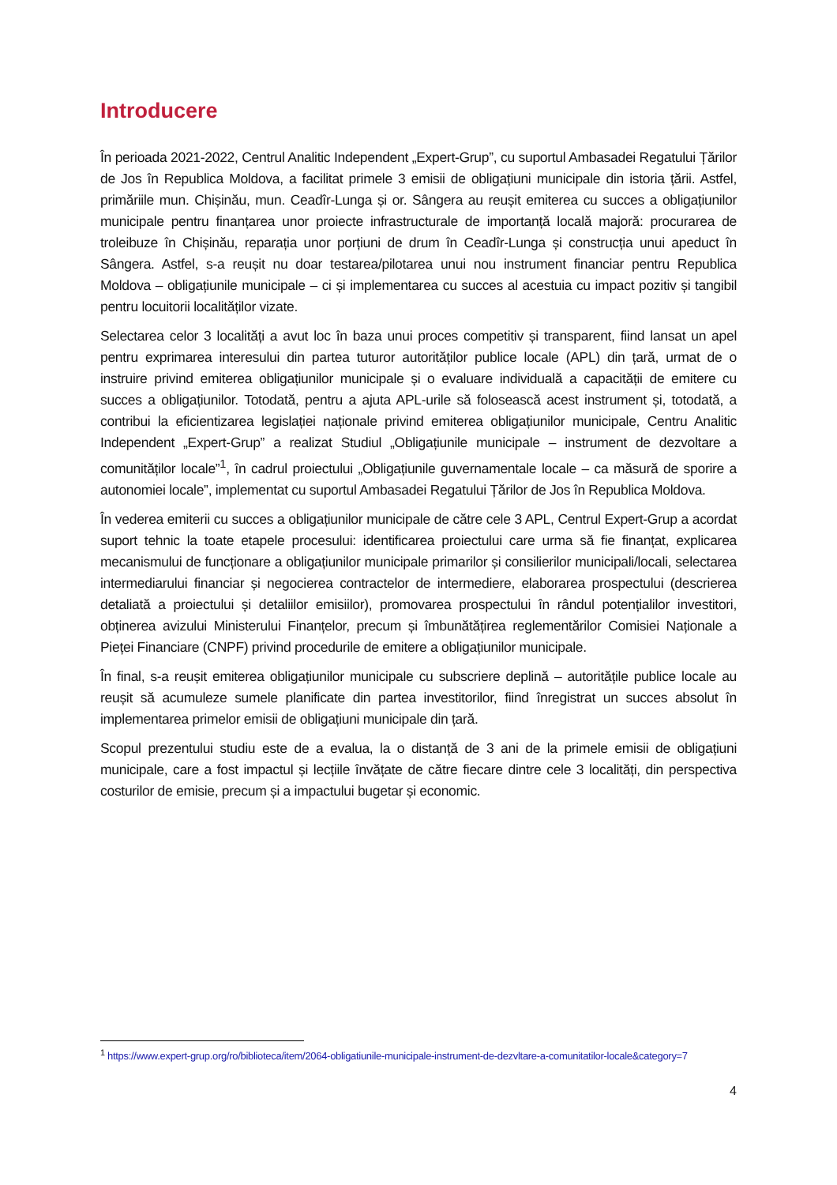Introducere
În perioada 2021-2022, Centrul Analitic Independent „Expert-Grup”, cu suportul Ambasadei Regatului Țărilor de Jos în Republica Moldova, a facilitat primele 3 emisii de obligațiuni municipale din istoria țării. Astfel, primăriile mun. Chișinău, mun. Ceadîr-Lunga și or. Sângera au reușit emiterea cu succes a obligațiunilor municipale pentru finanțarea unor proiecte infrastructurale de importanță locală majoră: procurarea de troleibuze în Chișinău, reparația unor porțiuni de drum în Ceadîr-Lunga și construcția unui apeduct în Sângera. Astfel, s-a reușit nu doar testarea/pilotarea unui nou instrument financiar pentru Republica Moldova – obligațiunile municipale – ci și implementarea cu succes al acestuia cu impact pozitiv și tangibil pentru locuitorii localităților vizate.
Selectarea celor 3 localități a avut loc în baza unui proces competitiv și transparent, fiind lansat un apel pentru exprimarea interesului din partea tuturor autorităților publice locale (APL) din țară, urmat de o instruire privind emiterea obligațiunilor municipale și o evaluare individuală a capacității de emitere cu succes a obligațiunilor. Totodată, pentru a ajuta APL-urile să folosească acest instrument și, totodată, a contribui la eficientizarea legislației naționale privind emiterea obligațiunilor municipale, Centru Analitic Independent „Expert-Grup” a realizat Studiul „Obligațiunile municipale – instrument de dezvoltare a comunităților locale”<sup>1</sup>, în cadrul proiectului „Obligațiunile guvernamentale locale – ca măsură de sporire a autonomiei locale”, implementat cu suportul Ambasadei Regatului Țărilor de Jos în Republica Moldova.
În vederea emiterii cu succes a obligațiunilor municipale de către cele 3 APL, Centrul Expert-Grup a acordat suport tehnic la toate etapele procesului: identificarea proiectului care urma să fie finanțat, explicarea mecanismului de funcționare a obligațiunilor municipale primarilor și consilierilor municipali/locali, selectarea intermediarului financiar și negocierea contractelor de intermediere, elaborarea prospectului (descrierea detaliată a proiectului și detaliilor emisiilor), promovarea prospectului în rândul potențialilor investitori, obținerea avizului Ministerului Finanțelor, precum și îmbunătățirea reglementărilor Comisiei Naționale a Pieței Financiare (CNPF) privind procedurile de emitere a obligațiunilor municipale.
În final, s-a reușit emiterea obligațiunilor municipale cu subscriere deplină – autoritățile publice locale au reușit să acumuleze sumele planificate din partea investitorilor, fiind înregistrat un succes absolut în implementarea primelor emisii de obligațiuni municipale din țară.
Scopul prezentului studiu este de a evalua, la o distanță de 3 ani de la primele emisii de obligațiuni municipale, care a fost impactul și lecțiile învățate de către fiecare dintre cele 3 localități, din perspectiva costurilor de emisie, precum și a impactului bugetar și economic.
<sup>1</sup> https://www.expert-grup.org/ro/biblioteca/item/2064-obligatiunile-municipale-instrument-de-dezvltare-a-comunitatilor-locale&category=7
4